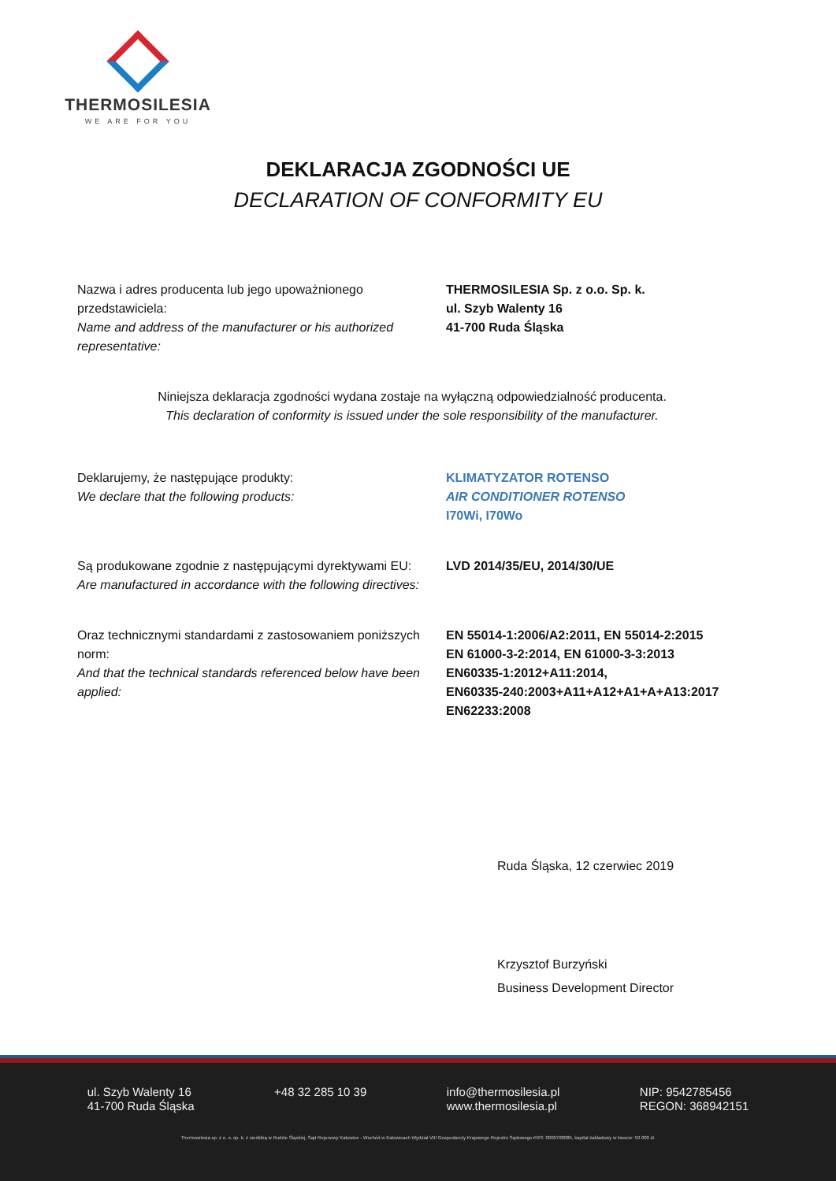THERMOSILESIA
WE ARE FOR YOU
DEKLARACJA ZGODNOŚCI UE
DECLARATION OF CONFORMITY EU
Nazwa i adres producenta lub jego upoważnionego przedstawiciela:
Name and address of the manufacturer or his authorized representative:
THERMOSILESIA Sp. z o.o. Sp. k.
ul. Szyb Walenty 16
41-700 Ruda Śląska
Niniejsza deklaracja zgodności wydana zostaje na wyłączną odpowiedzialność producenta.
This declaration of conformity is issued under the sole responsibility of the manufacturer.
Deklarujemy, że następujące produkty:
We declare that the following products:
KLIMATYZATOR ROTENSO
AIR CONDITIONER ROTENSO
I70Wi, I70Wo
Są produkowane zgodnie z następującymi dyrektywami EU:
Are manufactured in accordance with the following directives:
LVD 2014/35/EU, 2014/30/UE
Oraz technicznymi standardami z zastosowaniem poniższych norm:
And that the technical standards referenced below have been applied:
EN 55014-1:2006/A2:2011, EN 55014-2:2015
EN 61000-3-2:2014, EN 61000-3-3:2013
EN60335-1:2012+A11:2014,
EN60335-240:2003+A11+A12+A1+A+A13:2017
EN62233:2008
Ruda Śląska, 12 czerwiec 2019
Krzysztof Burzyński
Business Development Director
ul. Szyb Walenty 16
41-700 Ruda Śląska
+48 32 285 10 39 info@thermosilesia.pl
www.thermosilesia.pl
NIP: 9542785456
REGON: 368942151
Thermosilesia sp. z o. o. sp. k. z siedzibą w Rudzie Śląskiej, Sąd Rejonowy Katowice - Wschód w Katowicach Wydział VIII Gospodarczy Krajowego Rejestru Sądowego KRS: 0000708085, kapitał zakładowy w kwocie: 50 000 zł.